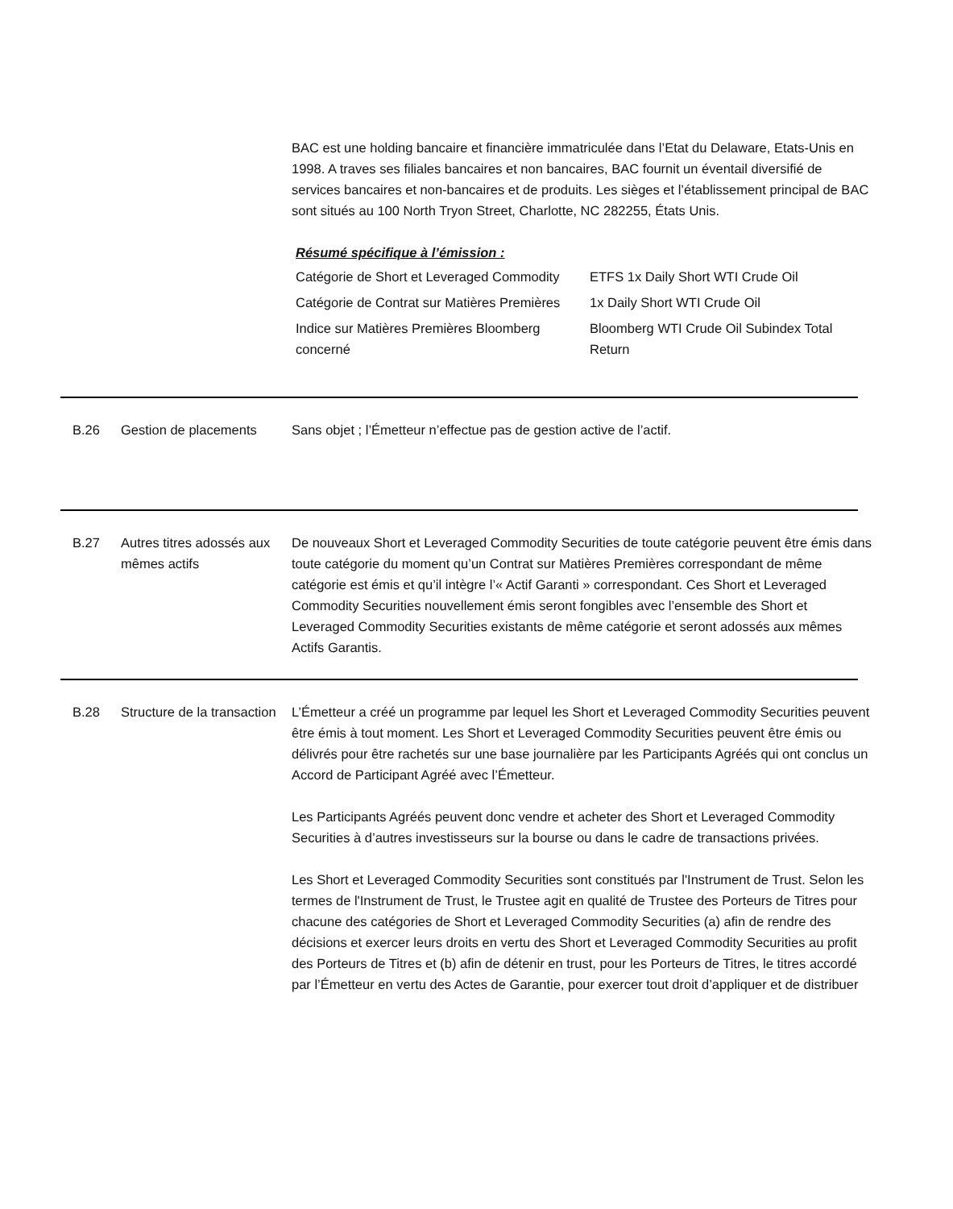BAC est une holding bancaire et financière immatriculée dans l’Etat du Delaware, Etats-Unis en 1998. A traves ses filiales bancaires et non bancaires, BAC fournit un éventail diversifié de services bancaires et non-bancaires et de produits. Les sièges et l’établissement principal de BAC sont situés au 100 North Tryon Street, Charlotte, NC 282255, États Unis.
Résumé spécifique à l’émission :
| Catégorie de Short et Leveraged Commodity | ETFS 1x Daily Short WTI Crude Oil |
| Catégorie de Contrat sur Matières Premières | 1x Daily Short WTI Crude Oil |
| Indice sur Matières Premières Bloomberg concerné | Bloomberg WTI Crude Oil Subindex Total Return |
B.26 Gestion de placements Sans objet ; l’Émetteur n’effectue pas de gestion active de l’actif.
B.27 Autres titres adossés aux mêmes actifs
De nouveaux Short et Leveraged Commodity Securities de toute catégorie peuvent être émis dans toute catégorie du moment qu’un Contrat sur Matières Premières correspondant de même catégorie est émis et qu’il intègre l’« Actif Garanti » correspondant. Ces Short et Leveraged Commodity Securities nouvellement émis seront fongibles avec l’ensemble des Short et Leveraged Commodity Securities existants de même catégorie et seront adossés aux mêmes Actifs Garantis.
B.28 Structure de la transaction
L’Émetteur a créé un programme par lequel les Short et Leveraged Commodity Securities peuvent être émis à tout moment. Les Short et Leveraged Commodity Securities peuvent être émis ou délivrés pour être rachetés sur une base journalière par les Participants Agréés qui ont conclus un Accord de Participant Agréé avec l’Émetteur.
Les Participants Agréés peuvent donc vendre et acheter des Short et Leveraged Commodity Securities à d’autres investisseurs sur la bourse ou dans le cadre de transactions privées.
Les Short et Leveraged Commodity Securities sont constitués par l'Instrument de Trust. Selon les termes de l'Instrument de Trust, le Trustee agit en qualité de Trustee des Porteurs de Titres pour chacune des catégories de Short et Leveraged Commodity Securities (a) afin de rendre des décisions et exercer leurs droits en vertu des Short et Leveraged Commodity Securities au profit des Porteurs de Titres et (b) afin de détenir en trust, pour les Porteurs de Titres, le titres accordé par l’Émetteur en vertu des Actes de Garantie, pour exercer tout droit d’appliquer et de distribuer